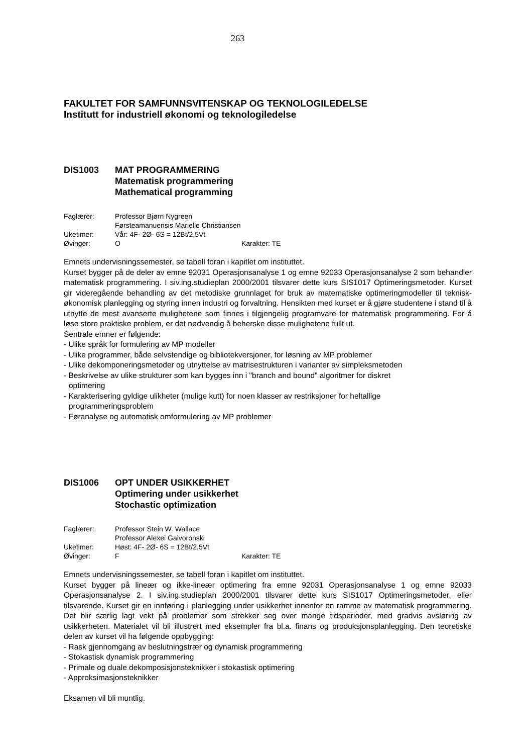263
FAKULTET FOR SAMFUNNSVITENSKAP OG TEKNOLOGILEDELSE
Institutt for industriell økonomi og teknologiledelse
DIS1003 MAT PROGRAMMERING
Matematisk programmering
Mathematical programming
Faglærer: Professor Bjørn Nygreen
Førsteamanuensis Marielle Christiansen
Uketimer: Vår: 4F- 2Ø- 6S = 12Bt/2,5Vt
Øvinger: O Karakter: TE
Emnets undervisningssemester, se tabell foran i kapitlet om instituttet.
Kurset bygger på de deler av emne 92031 Operasjonsanalyse 1 og emne 92033 Operasjonsanalyse 2 som behandler matematisk programmering. I siv.ing.studieplan 2000/2001 tilsvarer dette kurs SIS1017 Optimeringsmetoder. Kurset gir videregående behandling av det metodiske grunnlaget for bruk av matematiske optimeringmodeller til teknisk-økonomisk planlegging og styring innen industri og forvaltning. Hensikten med kurset er å gjøre studentene i stand til å utnytte de mest avanserte mulighetene som finnes i tilgjengelig programvare for matematisk programmering. For å løse store praktiske problem, er det nødvendig å beherske disse mulighetene fullt ut.
Sentrale emner er følgende:
- Ulike språk for formulering av MP modeller
- Ulike programmer, både selvstendige og bibliotekversjoner, for løsning av MP problemer
- Ulike dekomponeringsmetoder og utnyttelse av matrisestrukturen i varianter av simpleksmetoden
- Beskrivelse av ulike strukturer som kan bygges inn i "branch and bound" algoritmer for diskret
optimering
- Karakterisering gyldige ulikheter (mulige kutt) for noen klasser av restriksjoner for heltallige
programmeringsproblem
- Føranalyse og automatisk omformulering av MP problemer
DIS1006 OPT UNDER USIKKERHET
Optimering under usikkerhet
Stochastic optimization
Faglærer: Professor Stein W. Wallace
Professor Alexei Gaivoronski
Uketimer: Høst: 4F- 2Ø- 6S = 12Bt/2,5Vt
Øvinger: F Karakter: TE
Emnets undervisningssemester, se tabell foran i kapitlet om instituttet.
Kurset bygger på lineær og ikke-lineær optimering fra emne 92031 Operasjonsanalyse 1 og emne 92033 Operasjonsanalyse 2. I siv.ing.studieplan 2000/2001 tilsvarer dette kurs SIS1017 Optimeringsmetoder, eller tilsvarende. Kurset gir en innføring i planlegging under usikkerhet innenfor en ramme av matematisk programmering. Det blir særlig lagt vekt på problemer som strekker seg over mange tidsperioder, med gradvis avsløring av usikkerheten. Materialet vil bli illustrert med eksempler fra bl.a. finans og produksjonsplanlegging. Den teoretiske delen av kurset vil ha følgende oppbygging:
- Rask gjennomgang av beslutningstrær og dynamisk programmering
- Stokastisk dynamisk programmering
- Primale og duale dekomposisjonsteknikker i stokastisk optimering
- Approksimasjonsteknikker
Eksamen vil bli muntlig.